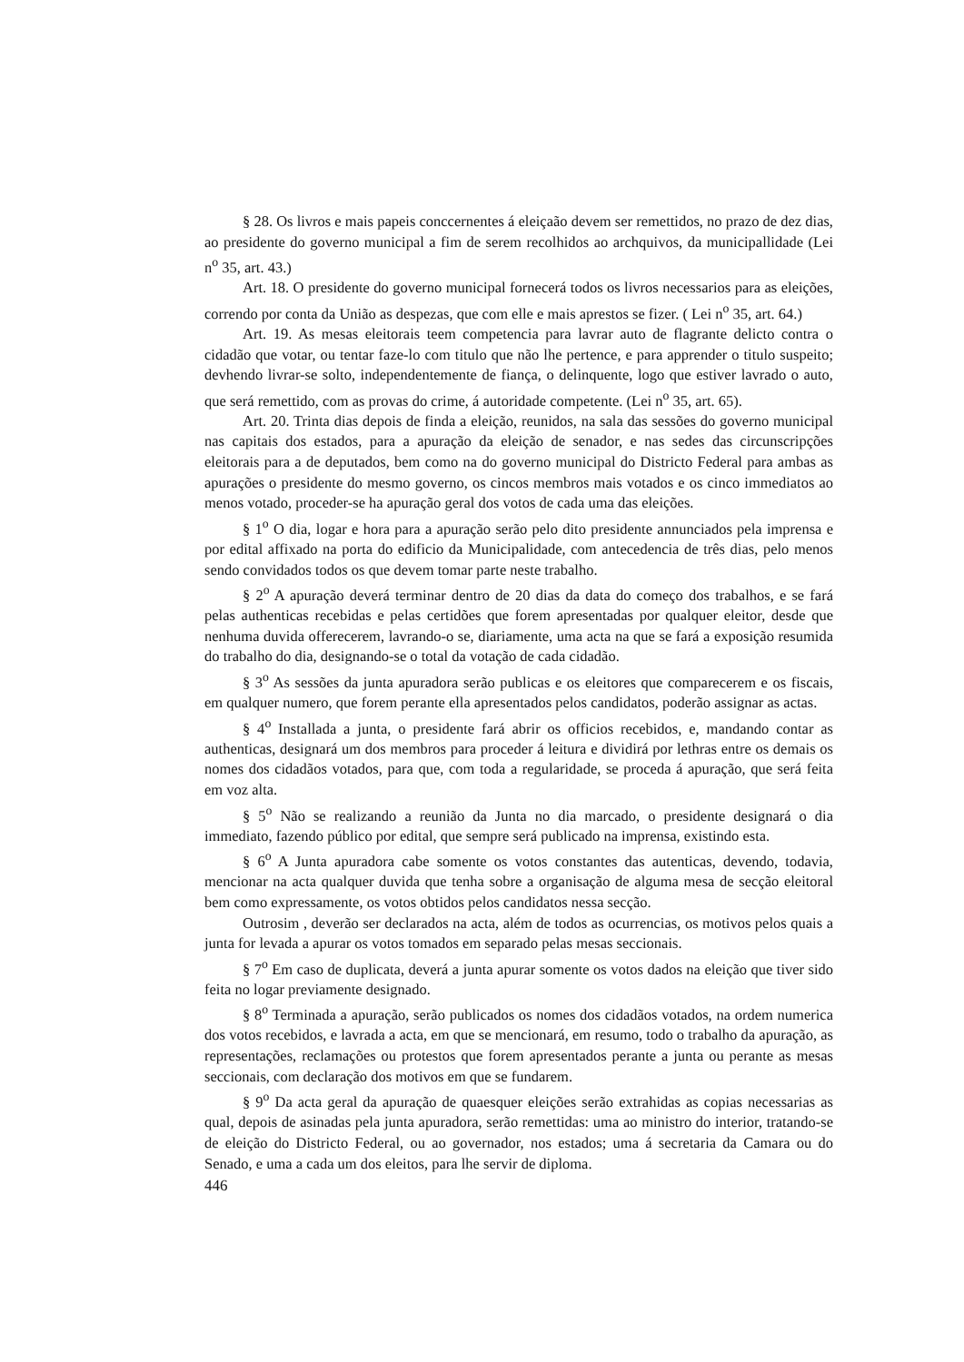§ 28. Os livros e mais papeis conccernentes á eleiçaão devem ser remettidos, no prazo de dez dias, ao presidente do governo municipal a fim de serem recolhidos ao archquivos, da municipallidade (Lei n<sup>o</sup> 35, art. 43.)
Art. 18. O presidente do governo municipal fornecerá todos os livros necessarios para as eleições, correndo por conta da União as despezas, que com elle e mais aprestos se fizer. ( Lei n<sup>o</sup> 35, art. 64.)
Art. 19. As mesas eleitorais teem competencia para lavrar auto de flagrante delicto contra o cidadão que votar, ou tentar faze-lo com titulo que não lhe pertence, e para apprender o titulo suspeito; devhendo livrar-se solto, independentemente de fiança, o delinquente, logo que estiver lavrado o auto, que será remettido, com as provas do crime, á autoridade competente. (Lei n<sup>o</sup> 35, art. 65).
Art. 20. Trinta dias depois de finda a eleição, reunidos, na sala das sessões do governo municipal nas capitais dos estados, para a apuração da eleição de senador, e nas sedes das circunscripções eleitorais para a de deputados, bem como na do governo municipal do Districto Federal para ambas as apurações o presidente do mesmo governo, os cincos membros mais votados e os cinco immediatos ao menos votado, proceder-se ha apuração geral dos votos de cada uma das eleições.
§ 1<sup>o</sup> O dia, logar e hora para a apuração serão pelo dito presidente annunciados pela imprensa e por edital affixado na porta do edificio da Municipalidade, com antecedencia de três dias, pelo menos sendo convidados todos os que devem tomar parte neste trabalho.
§ 2<sup>o</sup> A apuração deverá terminar dentro de 20 dias da data do começo dos trabalhos, e se fará pelas authenticas recebidas e pelas certidões que forem apresentadas por qualquer eleitor, desde que nenhuma duvida offerecerem, lavrando-o se, diariamente, uma acta na que se fará a exposição resumida do trabalho do dia, designando-se o total da votação de cada cidadão.
§ 3<sup>o</sup> As sessões da junta apuradora serão publicas e os eleitores que comparecerem e os fiscais, em qualquer numero, que forem perante ella apresentados pelos candidatos, poderão assignar as actas.
§ 4<sup>o</sup> Installada a junta, o presidente fará abrir os officios recebidos, e, mandando contar as authenticas, designará um dos membros para proceder á leitura e dividirá por lethras entre os demais os nomes dos cidadãos votados, para que, com toda a regularidade, se proceda á apuração, que será feita em voz alta.
§ 5<sup>o</sup> Não se realizando a reunião da Junta no dia marcado, o presidente designará o dia immediato, fazendo público por edital, que sempre será publicado na imprensa, existindo esta.
§ 6<sup>o</sup> A Junta apuradora cabe somente os votos constantes das autenticas, devendo, todavia, mencionar na acta qualquer duvida que tenha sobre a organisação de alguma mesa de secção eleitoral bem como expressamente, os votos obtidos pelos candidatos nessa secção.
Outrosim , deverão ser declarados na acta, além de todos as ocurrencias, os motivos pelos quais a junta for levada a apurar os votos tomados em separado pelas mesas seccionais.
§ 7<sup>o</sup> Em caso de duplicata, deverá a junta apurar somente os votos dados na eleição que tiver sido feita no logar previamente designado.
§ 8<sup>o</sup> Terminada a apuração, serão publicados os nomes dos cidadãos votados, na ordem numerica dos votos recebidos, e lavrada a acta, em que se mencionará, em resumo, todo o trabalho da apuração, as representações, reclamações ou protestos que forem apresentados perante a junta ou perante as mesas seccionais, com declaração dos motivos em que se fundarem.
§ 9<sup>o</sup> Da acta geral da apuração de quaesquer eleições serão extrahidas as copias necessarias as qual, depois de asinadas pela junta apuradora, serão remettidas: uma ao ministro do interior, tratando-se de eleição do Districto Federal, ou ao governador, nos estados; uma á secretaria da Camara ou do Senado, e uma a cada um dos eleitos, para lhe servir de diploma.
446